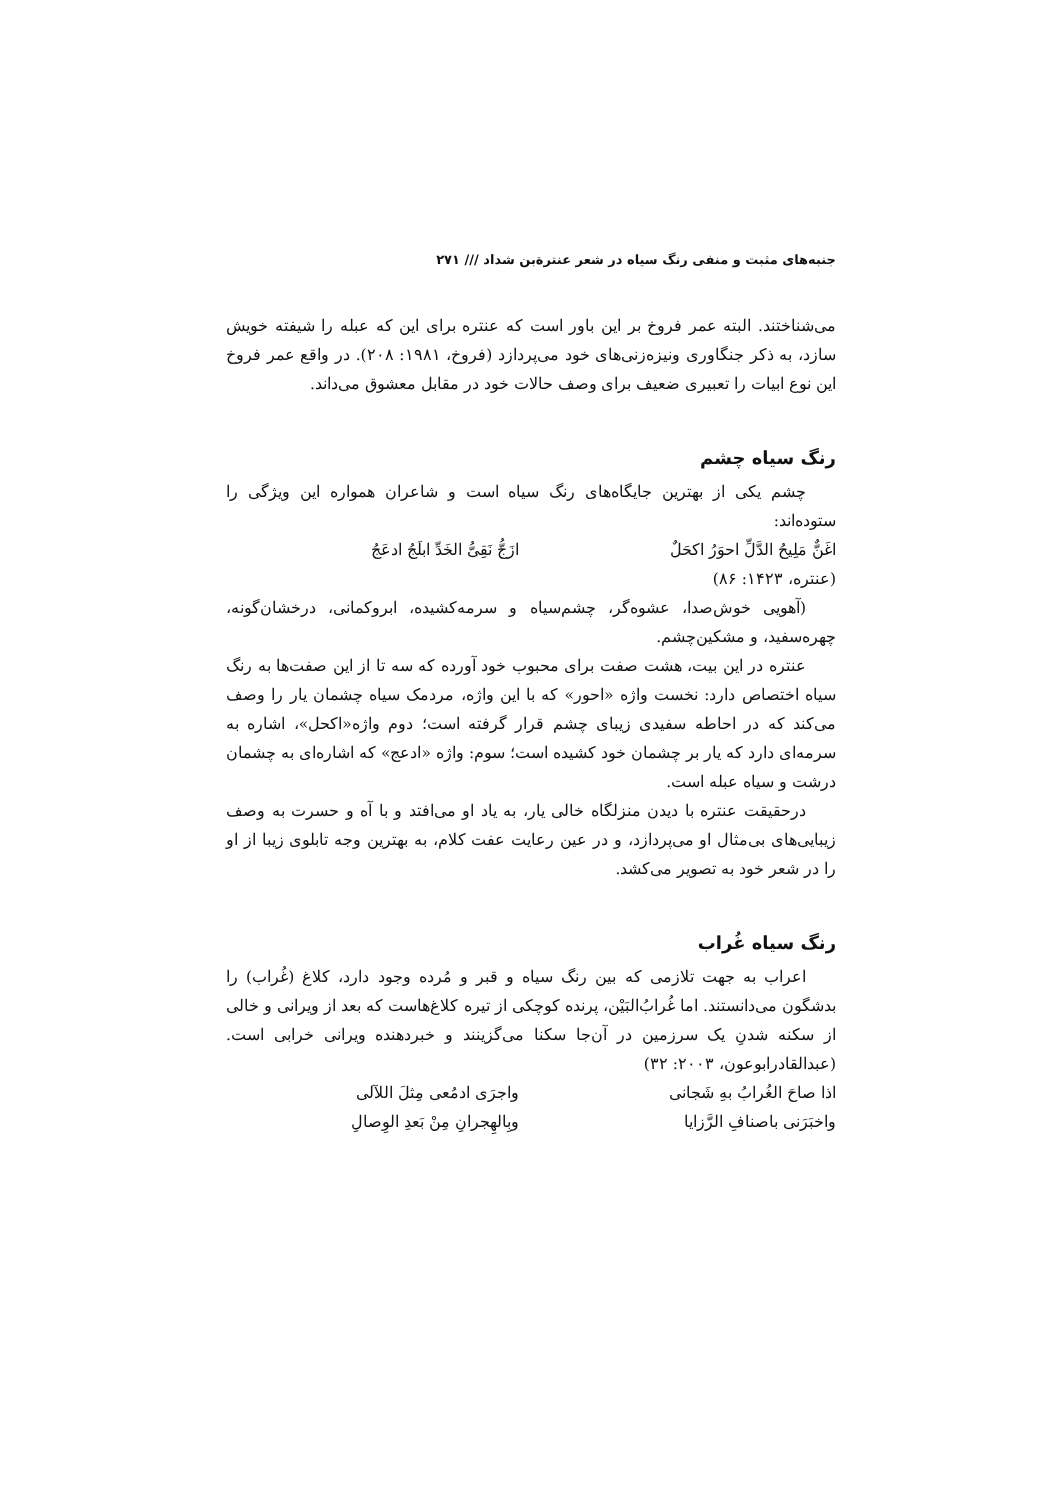جنبه‌های مثبت و منفی رنگ سیاه در شعر عنترةبن شداد /// ۲۷۱
می‌شناختند. البته عمر فروخ بر این باور است که عنتره برای این که عبله را شیفته خویش سازد، به ذکر جنگاوری ونیزه‌زنی‌های خود می‌پردازد (فروخ، ۱۹۸۱: ۲۰۸). در واقع عمر فروخ این نوع ابیات را تعبیری ضعیف برای وصف حالات خود در مقابل معشوق می‌داند.
رنگ سیاه چشم
چشم یکی از بهترین جایگاه‌های رنگ سیاه است و شاعران همواره این ویژگی را ستوده‌اند:
اغَنٌّ مَلِیحُ الدَّلِّ احوَرُ اکحَلٌ ازَجُّ نَقِیُّ الخَدِّ ابلَجُ ادعَجُ
(عنتره، ۱۴۲۳: ۸۶)
(آهویی خوش‌صدا، عشوه‌گر، چشم‌سیاه و سرمه‌کشیده، ابروکمانی، درخشان‌گونه، چهره‌سفید، و مشکین‌چشم.
عنتره در این بیت، هشت صفت برای محبوب خود آورده که سه تا از این صفت‌ها به رنگ سیاه اختصاص دارد: نخست واژه «احور» که با این واژه، مردمک سیاه چشمان یار را وصف می‌کند که در احاطه سفیدی زیبای چشم قرار گرفته است؛ دوم واژه«اکحل»، اشاره به سرمه‌ای دارد که یار بر چشمان خود کشیده است؛ سوم: واژه «ادعج» که اشاره‌ای به چشمان درشت و سیاه عبله است.
درحقیقت عنتره با دیدن منزلگاه خالی یار، به یاد او می‌افتد و با آه و حسرت به وصف زیبایی‌های بی‌مثال او می‌پردازد، و در عین رعایت عفت کلام، به بهترین وجه تابلوی زیبا از او را در شعر خود به تصویر می‌کشد.
رنگ سیاه غُراب
اعراب به جهت تلازمی که بین رنگ سیاه و قبر و مُرده وجود دارد، کلاغ (غُراب) را بدشگون می‌دانستند. اما غُرابُ‌البَیْن، پرنده کوچکی از تیره کلاغ‌هاست که بعد از ویرانی و خالی از سکنه شدنِ یک سرزمین در آن‌جا سکنا می‌گزینند و خبردهنده ویرانی خرابی است. (عبدالقادرابوعون، ۲۰۰۳: ۳۲)
اذا صاحَ الغُرابُ بهِ شَجانی واجرَی ادمُعی مِثلَ اللآلی
واخبَرَنی باصنافِ الرَّزایا وبِالهِجرانِ مِنْ بَعدِ الوِصالِ